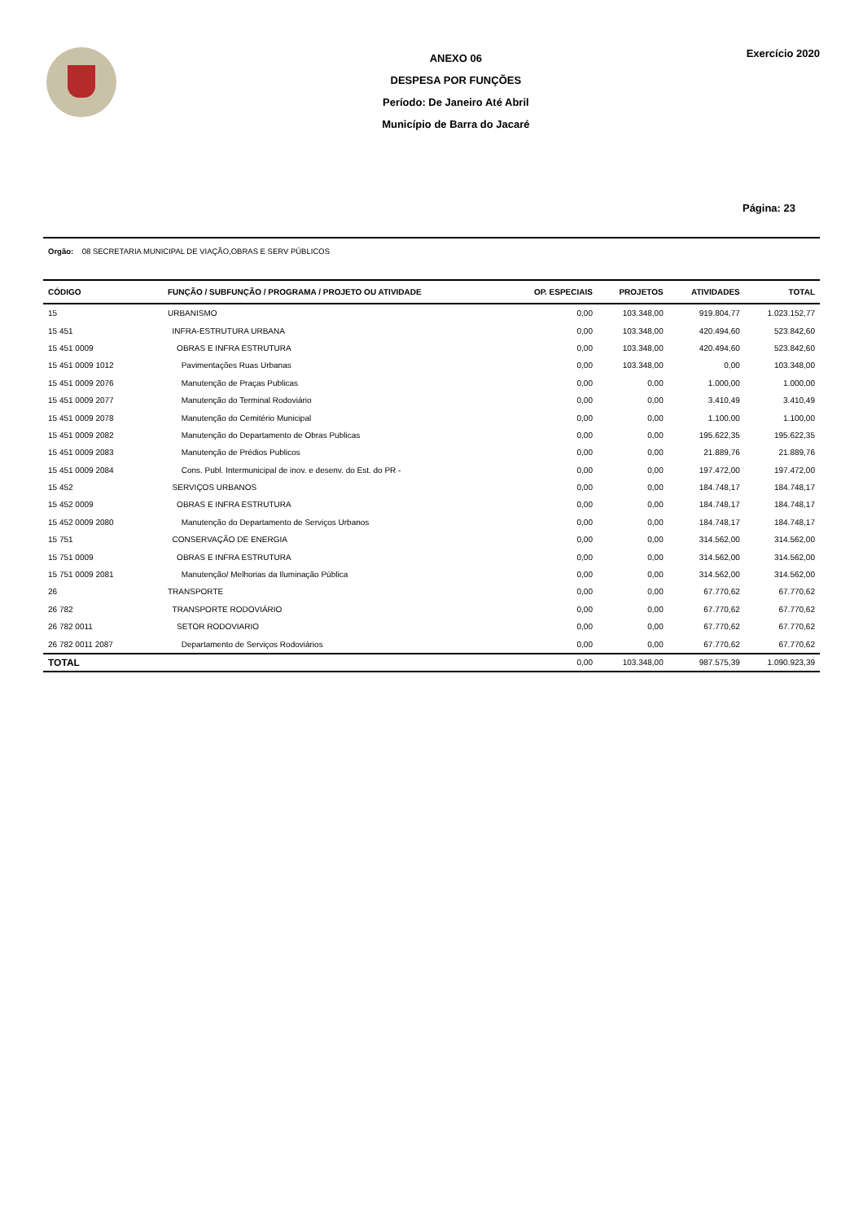ANEXO 06
DESPESA POR FUNÇÕES
Período: De Janeiro Até Abril
Município de Barra do Jacaré
Exercício 2020
Página: 23
Orgão: 08 SECRETARIA MUNICIPAL DE VIAÇÃO,OBRAS E SERV PÚBLICOS
| CÓDIGO | FUNÇÃO / SUBFUNÇÃO / PROGRAMA / PROJETO OU ATIVIDADE | OP. ESPECIAIS | PROJETOS | ATIVIDADES | TOTAL |
| --- | --- | --- | --- | --- | --- |
| 15 | URBANISMO | 0,00 | 103.348,00 | 919.804,77 | 1.023.152,77 |
| 15 451 | INFRA-ESTRUTURA URBANA | 0,00 | 103.348,00 | 420.494,60 | 523.842,60 |
| 15 451 0009 | OBRAS E INFRA ESTRUTURA | 0,00 | 103.348,00 | 420.494,60 | 523.842,60 |
| 15 451 0009 1012 | Pavimentações Ruas Urbanas | 0,00 | 103.348,00 | 0,00 | 103.348,00 |
| 15 451 0009 2076 | Manutenção de Praças Publicas | 0,00 | 0,00 | 1.000,00 | 1.000,00 |
| 15 451 0009 2077 | Manutenção do Terminal Rodoviário | 0,00 | 0,00 | 3.410,49 | 3.410,49 |
| 15 451 0009 2078 | Manutenção do Cemitério Municipal | 0,00 | 0,00 | 1.100,00 | 1.100,00 |
| 15 451 0009 2082 | Manutenção do Departamento de Obras Publicas | 0,00 | 0,00 | 195.622,35 | 195.622,35 |
| 15 451 0009 2083 | Manutenção de Prédios Publicos | 0,00 | 0,00 | 21.889,76 | 21.889,76 |
| 15 451 0009 2084 | Cons. Publ. Intermunicipal de inov. e desenv. do Est. do PR - | 0,00 | 0,00 | 197.472,00 | 197.472,00 |
| 15 452 | SERVIÇOS URBANOS | 0,00 | 0,00 | 184.748,17 | 184.748,17 |
| 15 452 0009 | OBRAS E INFRA ESTRUTURA | 0,00 | 0,00 | 184.748,17 | 184.748,17 |
| 15 452 0009 2080 | Manutenção do Departamento de Serviços Urbanos | 0,00 | 0,00 | 184.748,17 | 184.748,17 |
| 15 751 | CONSERVAÇÃO DE ENERGIA | 0,00 | 0,00 | 314.562,00 | 314.562,00 |
| 15 751 0009 | OBRAS E INFRA ESTRUTURA | 0,00 | 0,00 | 314.562,00 | 314.562,00 |
| 15 751 0009 2081 | Manutenção/ Melhorias da Iluminação Pública | 0,00 | 0,00 | 314.562,00 | 314.562,00 |
| 26 | TRANSPORTE | 0,00 | 0,00 | 67.770,62 | 67.770,62 |
| 26 782 | TRANSPORTE RODOVIÁRIO | 0,00 | 0,00 | 67.770,62 | 67.770,62 |
| 26 782 0011 | SETOR RODOVIARIO | 0,00 | 0,00 | 67.770,62 | 67.770,62 |
| 26 782 0011 2087 | Departamento de Serviços Rodoviários | 0,00 | 0,00 | 67.770,62 | 67.770,62 |
| TOTAL | | 0,00 | 103.348,00 | 987.575,39 | 1.090.923,39 |